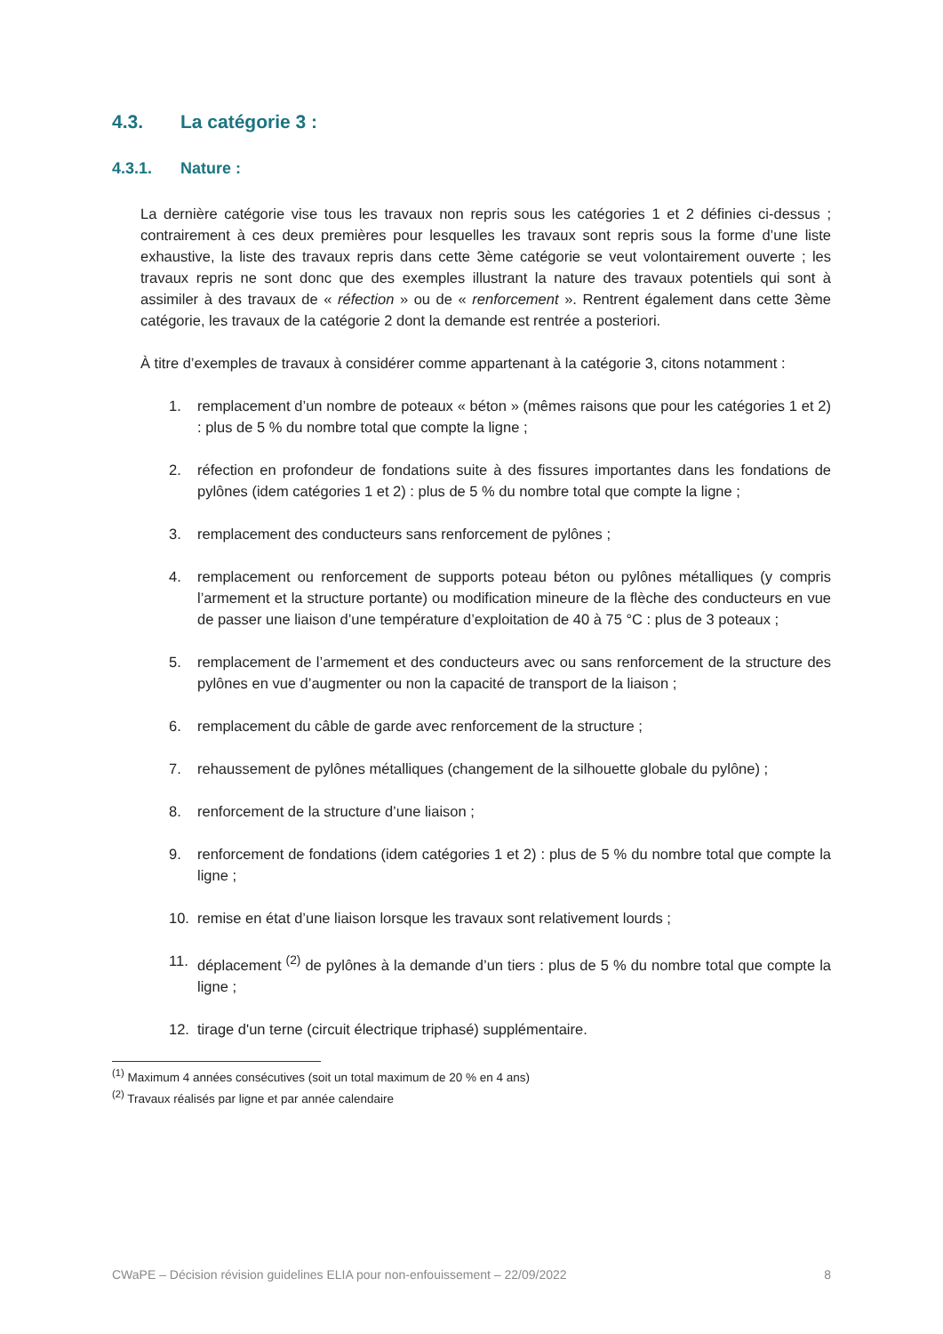4.3. La catégorie 3 :
4.3.1. Nature :
La dernière catégorie vise tous les travaux non repris sous les catégories 1 et 2 définies ci-dessus ; contrairement à ces deux premières pour lesquelles les travaux sont repris sous la forme d’une liste exhaustive, la liste des travaux repris dans cette 3ème catégorie se veut volontairement ouverte ; les travaux repris ne sont donc que des exemples illustrant la nature des travaux potentiels qui sont à assimiler à des travaux de « réfection » ou de « renforcement ». Rentrent également dans cette 3ème catégorie, les travaux de la catégorie 2 dont la demande est rentrée a posteriori.
À titre d’exemples de travaux à considérer comme appartenant à la catégorie 3, citons notamment :
1. remplacement d’un nombre de poteaux « béton » (mêmes raisons que pour les catégories 1 et 2) : plus de 5 % du nombre total que compte la ligne ;
2. réfection en profondeur de fondations suite à des fissures importantes dans les fondations de pylônes (idem catégories 1 et 2) : plus de 5 % du nombre total que compte la ligne ;
3. remplacement des conducteurs sans renforcement de pylônes ;
4. remplacement ou renforcement de supports poteau béton ou pylônes métalliques (y compris l’armement et la structure portante) ou modification mineure de la flèche des conducteurs en vue de passer une liaison d’une température d’exploitation de 40 à 75 °C : plus de 3 poteaux ;
5. remplacement de l’armement et des conducteurs avec ou sans renforcement de la structure des pylônes en vue d’augmenter ou non la capacité de transport de la liaison ;
6. remplacement du câble de garde avec renforcement de la structure ;
7. rehaussement de pylônes métalliques (changement de la silhouette globale du pylône) ;
8. renforcement de la structure d’une liaison ;
9. renforcement de fondations (idem catégories 1 et 2) : plus de 5 % du nombre total que compte la ligne ;
10. remise en état d’une liaison lorsque les travaux sont relativement lourds ;
11. déplacement <sup>(2)</sup> de pylônes à la demande d’un tiers : plus de 5 % du nombre total que compte la ligne ;
12. tirage d'un terne (circuit électrique triphasé) supplémentaire.
<sup>(1)</sup> Maximum 4 années consécutives (soit un total maximum de 20 % en 4 ans)
<sup>(2)</sup> Travaux réalisés par ligne et par année calendaire
CWaPE – Décision révision guidelines ELIA pour non-enfouissement – 22/09/2022 8